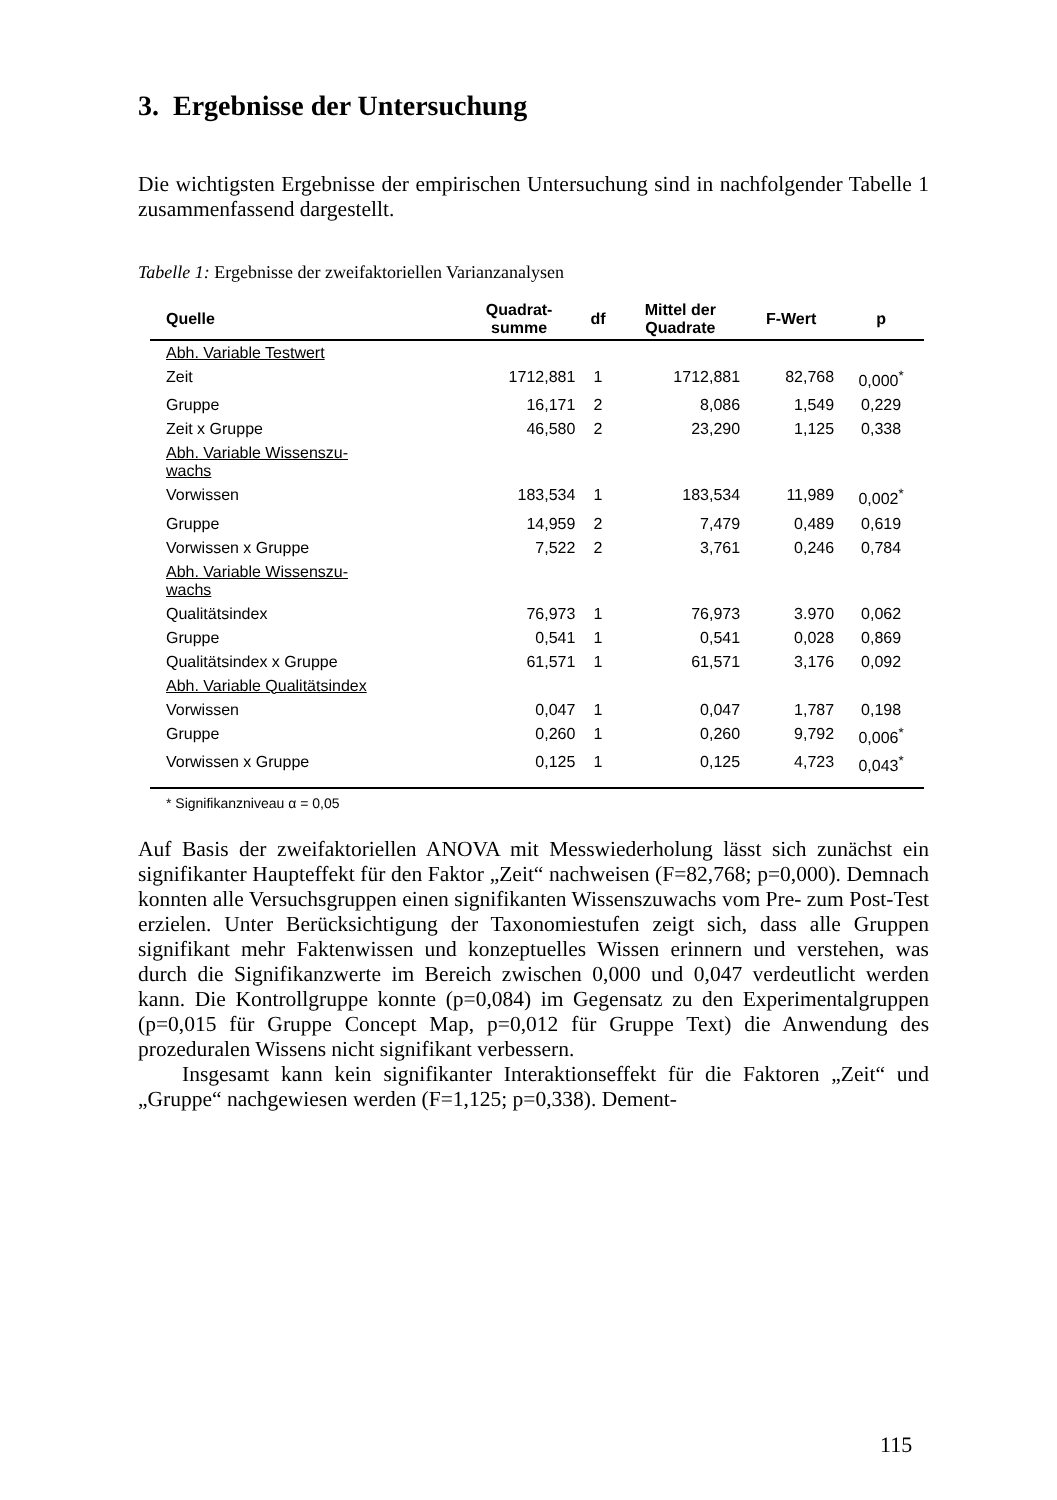3. Ergebnisse der Untersuchung
Die wichtigsten Ergebnisse der empirischen Untersuchung sind in nachfolgender Tabelle 1 zusammenfassend dargestellt.
Tabelle 1: Ergebnisse der zweifaktoriellen Varianzanalysen
| Quelle | Quadrat- summe | df | Mittel der Quadrate | F-Wert | p |
| --- | --- | --- | --- | --- | --- |
| Abh. Variable Testwert | | | | | |
| Zeit | 1712,881 | 1 | 1712,881 | 82,768 | 0,000<sup>*</sup> |
| Gruppe | 16,171 | 2 | 8,086 | 1,549 | 0,229 |
| Zeit x Gruppe | 46,580 | 2 | 23,290 | 1,125 | 0,338 |
| Abh. Variable Wissenszu- wachs | | | | | |
| Vorwissen | 183,534 | 1 | 183,534 | 11,989 | 0,002<sup>*</sup> |
| Gruppe | 14,959 | 2 | 7,479 | 0,489 | 0,619 |
| Vorwissen x Gruppe | 7,522 | 2 | 3,761 | 0,246 | 0,784 |
| Abh. Variable Wissenszu- wachs | | | | | |
| Qualitätsindex | 76,973 | 1 | 76,973 | 3.970 | 0,062 |
| Gruppe | 0,541 | 1 | 0,541 | 0,028 | 0,869 |
| Qualitätsindex x Gruppe | 61,571 | 1 | 61,571 | 3,176 | 0,092 |
| Abh. Variable Qualitätsindex | | | | | |
| Vorwissen | 0,047 | 1 | 0,047 | 1,787 | 0,198 |
| Gruppe | 0,260 | 1 | 0,260 | 9,792 | 0,006<sup>*</sup> |
| Vorwissen x Gruppe | 0,125 | 1 | 0,125 | 4,723 | 0,043<sup>*</sup> |
* Signifikanzniveau α = 0,05
Auf Basis der zweifaktoriellen ANOVA mit Messwiederholung lässt sich zunächst ein signifikanter Haupteffekt für den Faktor „Zeit“ nachweisen (F=82,768; p=0,000). Demnach konnten alle Versuchsgruppen einen signifikanten Wissenszuwachs vom Pre- zum Post-Test erzielen. Unter Berücksichtigung der Taxonomiestufen zeigt sich, dass alle Gruppen signifikant mehr Faktenwissen und konzeptuelles Wissen erinnern und verstehen, was durch die Signifikanzwerte im Bereich zwischen 0,000 und 0,047 verdeutlicht werden kann. Die Kontrollgruppe konnte (p=0,084) im Gegensatz zu den Experimentalgruppen (p=0,015 für Gruppe Concept Map, p=0,012 für Gruppe Text) die Anwendung des prozeduralen Wissens nicht signifikant verbessern.
Insgesamt kann kein signifikanter Interaktionseffekt für die Faktoren „Zeit“ und „Gruppe“ nachgewiesen werden (F=1,125; p=0,338). Dement-
115